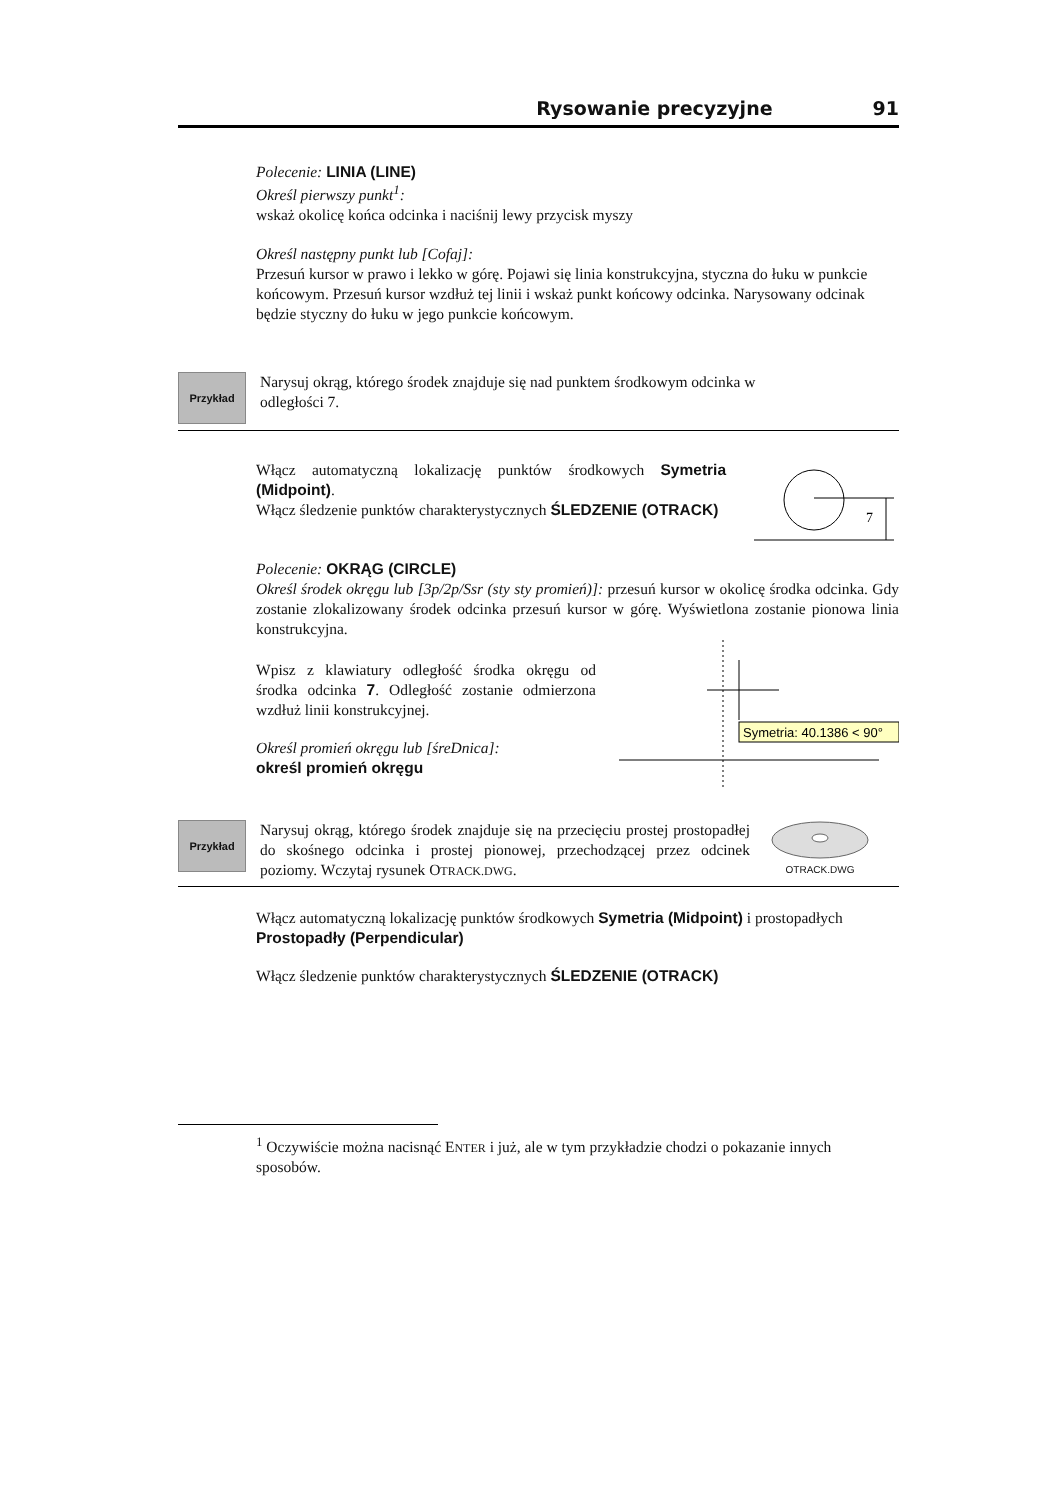Rysowanie precyzyjne 91
Polecenie: LINIA (LINE)
Określ pierwszy punkt<sup>1</sup>:
wskaż okolicę końca odcinka i naciśnij lewy przycisk myszy
Określ następny punkt lub [Cofaj]:
Przesuń kursor w prawo i lekko w górę. Pojawi się linia konstrukcyjna, styczna do łuku w punkcie końcowym. Przesuń kursor wzdłuż tej linii i wskaż punkt końcowy odcinka. Narysowany odcinak będzie styczny do łuku w jego punkcie końcowym.
Przykład
Narysuj okrąg, którego środek znajduje się nad punktem środkowym odcinka w odległości 7.
Włącz automatyczną lokalizację punktów środkowych Symetria (Midpoint).
Włącz śledzenie punktów charakterystycznych ŚLEDZENIE (OTRACK)
7
Polecenie: OKRĄG (CIRCLE)
Określ środek okręgu lub [3p/2p/Ssr (sty sty promień)]: przesuń kursor w okolicę środka odcinka. Gdy zostanie zlokalizowany środek odcinka przesuń kursor w górę. Wyświetlona zostanie pionowa linia konstrukcyjna.
Wpisz z klawiatury odległość środka okręgu od środka odcinka 7. Odległość zostanie odmierzona wzdłuż linii konstrukcyjnej.
Określ promień okręgu lub [śreDnica]:
określ promień okręgu
Symetria: 40.1386 < 90°
Przykład
Narysuj okrąg, którego środek znajduje się na przecięciu prostej prostopadłej do skośnego odcinka i prostej pionowej, przechodzącej przez odcinek poziomy. Wczytaj rysunek OTRACK.DWG.
OTRACK.DWG
Włącz automatyczną lokalizację punktów środkowych Symetria (Midpoint) i prostopadłych Prostopadły (Perpendicular)
Włącz śledzenie punktów charakterystycznych ŚLEDZENIE (OTRACK)
<sup>1</sup> Oczywiście można nacisnąć ENTER i już, ale w tym przykładzie chodzi o pokazanie innych sposobów.